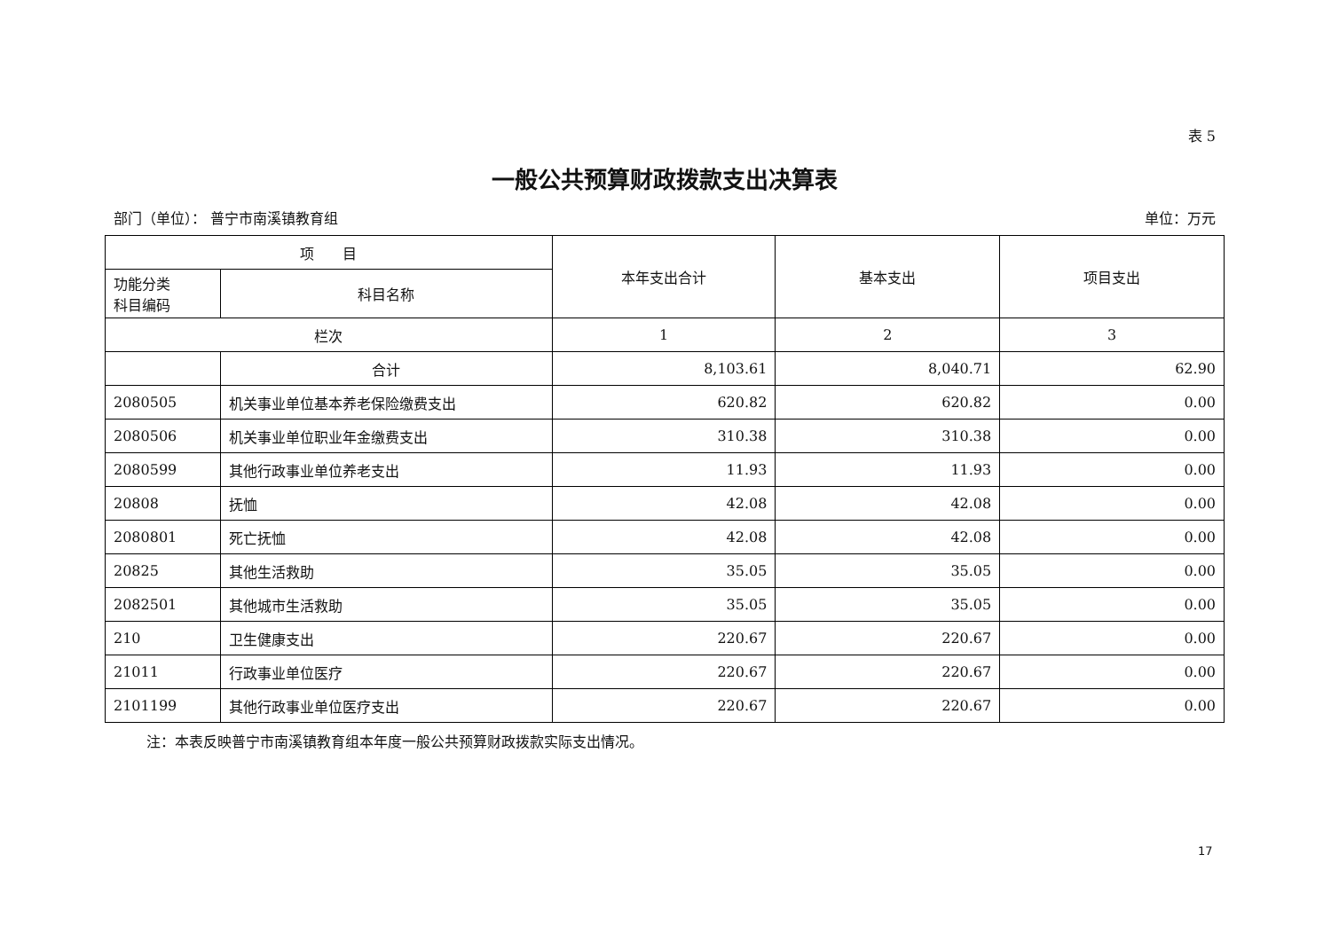表 5
一般公共预算财政拨款支出决算表
部门（单位）： 普宁市南溪镇教育组 单位：万元
| 项 目 | | 本年支出合计 | 基本支出 | 项目支出 |
| --- | --- | --- | --- | --- |
| 功能分类 科目编码 | 科目名称 | | | |
| 栏次 | | 1 | 2 | 3 |
| | 合计 | 8,103.61 | 8,040.71 | 62.90 |
| 2080505 | 机关事业单位基本养老保险缴费支出 | 620.82 | 620.82 | 0.00 |
| 2080506 | 机关事业单位职业年金缴费支出 | 310.38 | 310.38 | 0.00 |
| 2080599 | 其他行政事业单位养老支出 | 11.93 | 11.93 | 0.00 |
| 20808 | 抚恤 | 42.08 | 42.08 | 0.00 |
| 2080801 | 死亡抚恤 | 42.08 | 42.08 | 0.00 |
| 20825 | 其他生活救助 | 35.05 | 35.05 | 0.00 |
| 2082501 | 其他城市生活救助 | 35.05 | 35.05 | 0.00 |
| 210 | 卫生健康支出 | 220.67 | 220.67 | 0.00 |
| 21011 | 行政事业单位医疗 | 220.67 | 220.67 | 0.00 |
| 2101199 | 其他行政事业单位医疗支出 | 220.67 | 220.67 | 0.00 |
注：本表反映普宁市南溪镇教育组本年度一般公共预算财政拨款实际支出情况。
17